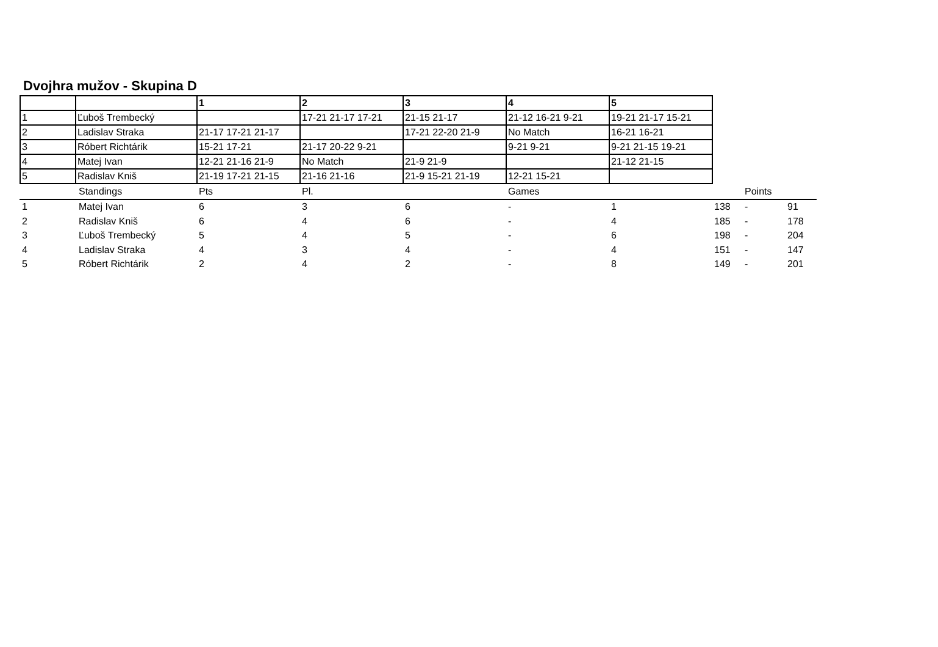Dvojhra mužov - Skupina D
| | | 1 | 2 | 3 | 4 | 5 |
| 1 | Ľuboš Trembecký | | 17-21 21-17 17-21 | 21-15 21-17 | 21-12 16-21 9-21 | 19-21 21-17 15-21 |
| 2 | Ladislav Straka | 21-17 17-21 21-17 | | 17-21 22-20 21-9 | No Match | 16-21 16-21 |
| 3 | Róbert Richtárik | 15-21 17-21 | 21-17 20-22 9-21 | | 9-21 9-21 | 9-21 21-15 19-21 |
| 4 | Matej Ivan | 12-21 21-16 21-9 | No Match | 21-9 21-9 | | 21-12 21-15 |
| 5 | Radislav Kniš | 21-19 17-21 21-15 | 21-16 21-16 | 21-9 15-21 21-19 | 12-21 15-21 | |
| | Standings | Pts | Pl. | | Games | | | Points | |
| 1 | Matej Ivan | 6 | 3 | 6 | - | 1 | 138 | - | 91 |
| 2 | Radislav Kniš | 6 | 4 | 6 | - | 4 | 185 | - | 178 |
| 3 | Ľuboš Trembecký | 5 | 4 | 5 | - | 6 | 198 | - | 204 |
| 4 | Ladislav Straka | 4 | 3 | 4 | - | 4 | 151 | - | 147 |
| 5 | Róbert Richtárik | 2 | 4 | 2 | - | 8 | 149 | - | 201 |